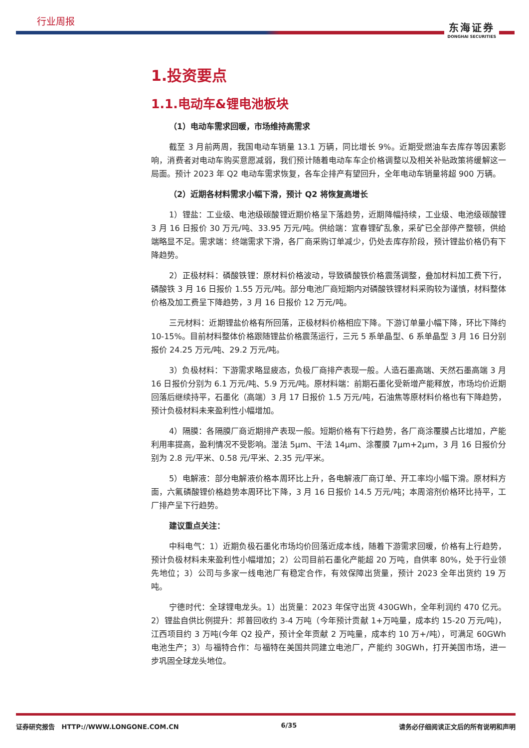行业周报
东海证券
DONGHAI SECURITIES
1.投资要点
1.1.电动车&锂电池板块
（1）电动车需求回暖，市场维持高需求
截至 3 月前两周，我国电动车销量 13.1 万辆，同比增长 9%。近期受燃油车去库存等因素影响，消费者对电动车购买意愿减弱，我们预计随着电动车车企价格调整以及相关补贴政策将缓解这一局面。预计 2023 年 Q2 电动车需求恢复，各车企排产有望回升，全年电动车销量将超 900 万辆。
（2）近期各材料需求小幅下滑，预计 Q2 将恢复高增长
1）锂盐：工业级、电池级碳酸锂近期价格呈下落趋势，近期降幅持续，工业级、电池级碳酸锂 3 月 16 日报价 30 万元/吨、33.95 万元/吨。供给端：宜春锂矿乱象，采矿已全部停产整顿，供给端略显不足。需求端：终端需求下滑，各厂商采购订单减少，仍处去库存阶段，预计锂盐价格仍有下降趋势。
2）正极材料：磷酸铁锂：原材料价格波动，导致磷酸铁价格震荡调整，叠加材料加工费下行，磷酸铁 3 月 16 日报价 1.55 万元/吨。部分电池厂商短期内对磷酸铁锂材料采购较为谨慎，材料整体价格及加工费呈下降趋势，3 月 16 日报价 12 万元/吨。
三元材料：近期锂盐价格有所回落，正极材料价格相应下降。下游订单量小幅下降，环比下降约 10-15%。目前材料整体价格跟随锂盐价格震荡运行，三元 5 系单晶型、6 系单晶型 3 月 16 日分别报价 24.25 万元/吨、29.2 万元/吨。
3）负极材料：下游需求略显疲态，负极厂商排产表现一般。人造石墨高端、天然石墨高端 3 月 16 日报价分别为 6.1 万元/吨、5.9 万元/吨。原材料端：前期石墨化受新增产能释放，市场均价近期回落后继续持平，石墨化（高端）3 月 17 日报价 1.5 万元/吨，石油焦等原材料价格也有下降趋势，预计负极材料未来盈利性小幅增加。
4）隔膜：各隔膜厂商近期排产表现一般。短期价格有下行趋势，各厂商涂覆膜占比增加，产能利用率提高，盈利情况不受影响。湿法 5μm、干法 14μm、涂覆膜 7μm+2μm，3 月 16 日报价分别为 2.8 元/平米、0.58 元/平米、2.35 元/平米。
5）电解液：部分电解液价格本周环比上升，各电解液厂商订单、开工率均小幅下滑。原材料方面，六氟磷酸锂价格趋势本周环比下降，3 月 16 日报价 14.5 万元/吨；本周溶剂价格环比持平，工厂排产呈下行趋势。
建议重点关注：
中科电气：1）近期负极石墨化市场均价回落近成本线，随着下游需求回暖，价格有上行趋势，预计负极材料未来盈利性小幅增加；2）公司目前石墨化产能超 20 万吨，自供率 80%，处于行业领先地位；3）公司与多家一线电池厂有稳定合作，有效保障出货量，预计 2023 全年出货约 19 万吨。
宁德时代：全球锂电龙头。1）出货量：2023 年保守出货 430GWh，全年利润约 470 亿元。2）锂盐自供比例提升：邦普回收约 3-4 万吨（今年预计贡献 1+万吨量，成本约 15-20 万元/吨)，江西项目约 3 万吨(今年 Q2 投产，预计全年贡献 2 万吨量，成本约 10 万+/吨），可满足 60GWh 电池生产；3）与福特合作：与福特在美国共同建立电池厂，产能约 30GWh，打开美国市场，进一步巩固全球龙头地位。
证券研究报告 HTTP://WWW.LONGONE.COM.CN 6/35 请务必仔细阅读正文后的所有说明和声明